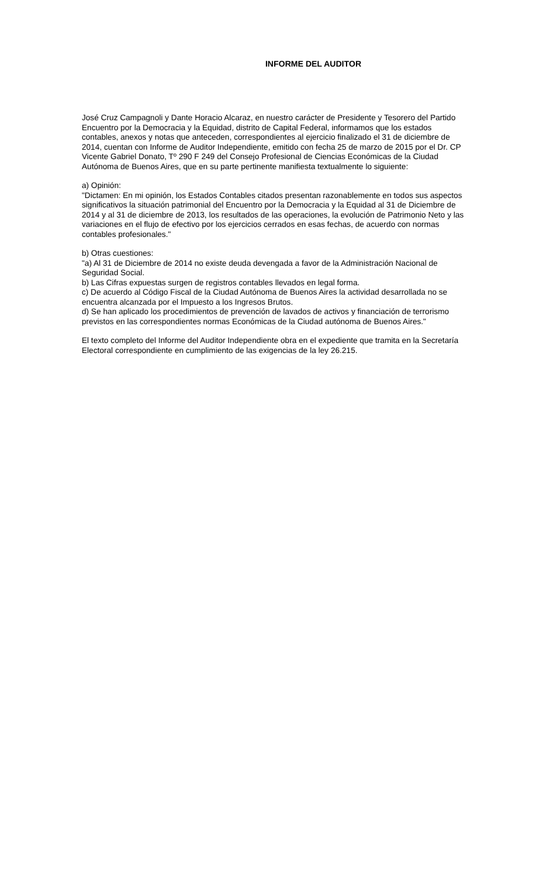INFORME DEL AUDITOR
José Cruz Campagnoli y Dante Horacio Alcaraz, en nuestro carácter de Presidente y Tesorero del Partido Encuentro por la Democracia y la Equidad, distrito de Capital Federal, informamos que los estados contables, anexos y notas que anteceden, correspondientes al ejercicio finalizado el 31 de diciembre de 2014, cuentan con Informe de Auditor Independiente, emitido con fecha 25 de marzo de 2015 por el Dr. CP Vicente Gabriel Donato, Tº 290 F 249 del Consejo Profesional de Ciencias Económicas de la Ciudad Autónoma de Buenos Aires, que en su parte pertinente manifiesta textualmente lo siguiente:
a) Opinión:
"Dictamen: En mi opinión, los Estados Contables citados presentan razonablemente en todos sus aspectos significativos la situación patrimonial del Encuentro por la Democracia y la Equidad al 31 de Diciembre de 2014 y al 31 de diciembre de 2013, los resultados de las operaciones, la evolución de Patrimonio Neto y las variaciones en el flujo de efectivo por los ejercicios cerrados en esas fechas, de acuerdo con normas contables profesionales."
b) Otras cuestiones:
"a) Al 31 de Diciembre de 2014 no existe deuda devengada a favor de la Administración Nacional de Seguridad Social.
b) Las Cifras expuestas surgen de registros contables llevados en legal forma.
c) De acuerdo al Código Fiscal de la Ciudad Autónoma de Buenos Aires la actividad desarrollada no se encuentra alcanzada por el Impuesto a los Ingresos Brutos.
d) Se han aplicado los procedimientos de prevención de lavados de activos y financiación de terrorismo previstos en las correspondientes normas Económicas de la Ciudad autónoma de Buenos Aires."
El texto completo del Informe del Auditor Independiente obra en el expediente que tramita en la Secretaría Electoral correspondiente en cumplimiento de las exigencias de la ley 26.215.